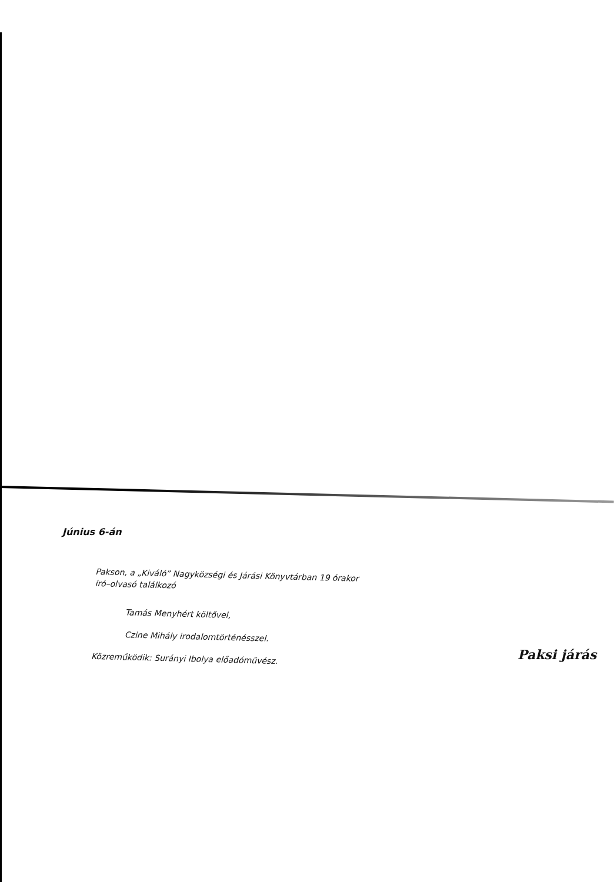Június 6-án
Pakson, a „Kiváló” Nagyközségi és Járási Könyvtárban 19 órakor
író–olvasó találkozó
Tamás Menyhért költővel,
Czine Mihály irodalomtörténésszel.
Közreműködik: Surányi Ibolya előadóművész.
Paksi járás